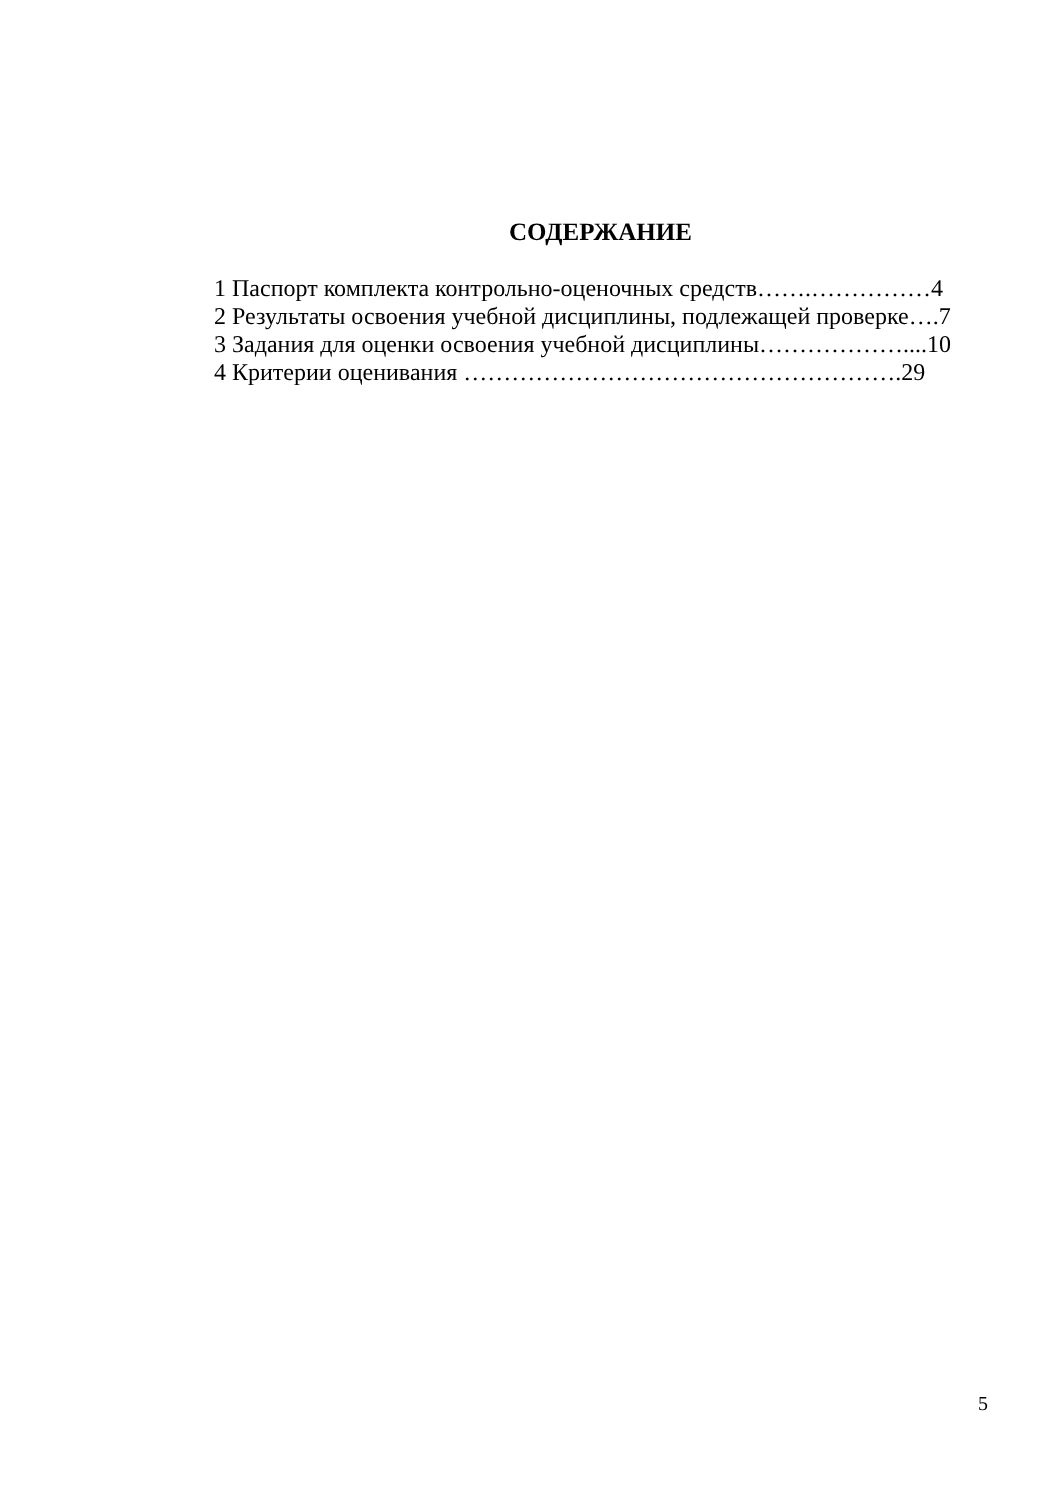СОДЕРЖАНИЕ
1 Паспорт комплекта контрольно-оценочных средств…….……………4
2 Результаты освоения учебной дисциплины, подлежащей проверке….7
3 Задания для оценки освоения учебной дисциплины………………....10
4 Критерии оценивания ……………………………………………….29
5